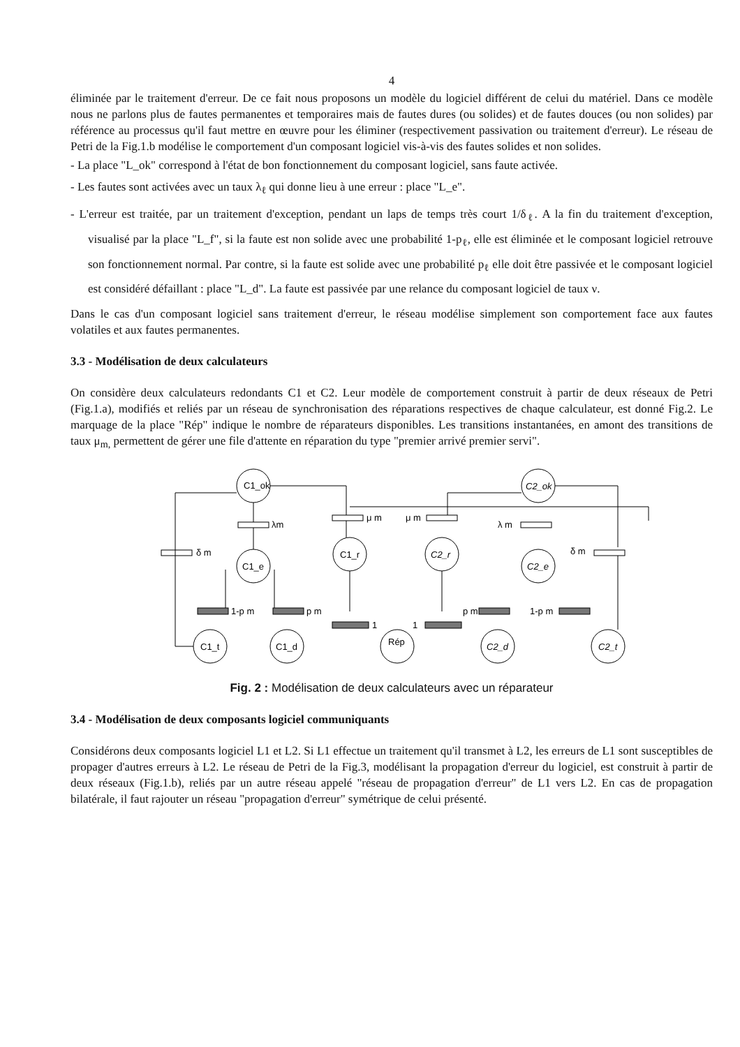4
éliminée par le traitement d'erreur. De ce fait nous proposons un modèle du logiciel différent de celui du matériel. Dans ce modèle nous ne parlons plus de fautes permanentes et temporaires mais de fautes dures (ou solides) et de fautes douces (ou non solides) par référence au processus qu'il faut mettre en œuvre pour les éliminer (respectivement passivation ou traitement d'erreur). Le réseau de Petri de la Fig.1.b modélise le comportement d'un composant logiciel vis-à-vis des fautes solides et non solides.
- La place "L_ok" correspond à l'état de bon fonctionnement du composant logiciel, sans faute activée.
- Les fautes sont activées avec un taux λ<sub>ℓ</sub> qui donne lieu à une erreur : place "L_e".
- L'erreur est traitée, par un traitement d'exception, pendant un laps de temps très court 1/δ<sub>ℓ</sub>. A la fin du traitement d'exception, visualisé par la place "L_f", si la faute est non solide avec une probabilité 1-p<sub>ℓ</sub>, elle est éliminée et le composant logiciel retrouve son fonctionnement normal. Par contre, si la faute est solide avec une probabilité p<sub>ℓ</sub> elle doit être passivée et le composant logiciel est considéré défaillant : place "L_d". La faute est passivée par une relance du composant logiciel de taux ν.
Dans le cas d'un composant logiciel sans traitement d'erreur, le réseau modélise simplement son comportement face aux fautes volatiles et aux fautes permanentes.
3.3 - Modélisation de deux calculateurs
On considère deux calculateurs redondants C1 et C2. Leur modèle de comportement construit à partir de deux réseaux de Petri (Fig.1.a), modifiés et reliés par un réseau de synchronisation des réparations respectives de chaque calculateur, est donné Fig.2. Le marquage de la place "Rép" indique le nombre de réparateurs disponibles. Les transitions instantanées, en amont des transitions de taux μ<sub>m,</sub> permettent de gérer une file d'attente en réparation du type "premier arrivé premier servi".
C1_ok
C1_e
C1_t
C1_d
C1_r
Rép
C2_r
C2_ok
C2_e
C2_d
C2_t
λm
δ m
μ m
μ m
λ m
δ m
1-p m
p m
1
1
p m
1-p m
Fig. 2 : Modélisation de deux calculateurs avec un réparateur
3.4 - Modélisation de deux composants logiciel communiquants
Considérons deux composants logiciel L1 et L2. Si L1 effectue un traitement qu'il transmet à L2, les erreurs de L1 sont susceptibles de propager d'autres erreurs à L2. Le réseau de Petri de la Fig.3, modélisant la propagation d'erreur du logiciel, est construit à partir de deux réseaux (Fig.1.b), reliés par un autre réseau appelé "réseau de propagation d'erreur" de L1 vers L2. En cas de propagation bilatérale, il faut rajouter un réseau "propagation d'erreur" symétrique de celui présenté.